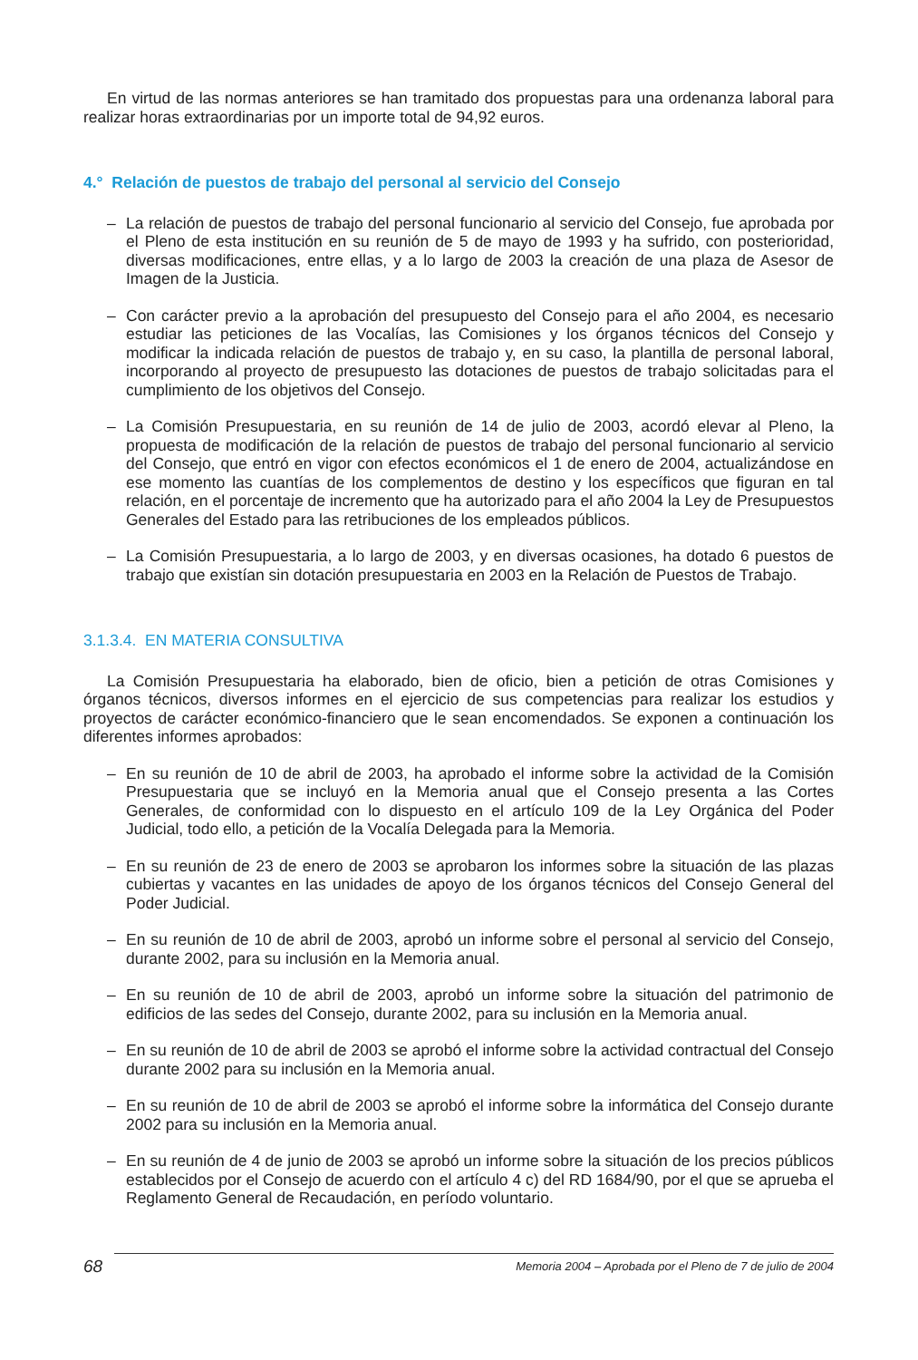En virtud de las normas anteriores se han tramitado dos propuestas para una ordenanza laboral para realizar horas extraordinarias por un importe total de 94,92 euros.
4.° Relación de puestos de trabajo del personal al servicio del Consejo
– La relación de puestos de trabajo del personal funcionario al servicio del Consejo, fue aprobada por el Pleno de esta institución en su reunión de 5 de mayo de 1993 y ha sufrido, con posterioridad, diversas modificaciones, entre ellas, y a lo largo de 2003 la creación de una plaza de Asesor de Imagen de la Justicia.
– Con carácter previo a la aprobación del presupuesto del Consejo para el año 2004, es necesario estudiar las peticiones de las Vocalías, las Comisiones y los órganos técnicos del Consejo y modificar la indicada relación de puestos de trabajo y, en su caso, la plantilla de personal laboral, incorporando al proyecto de presupuesto las dotaciones de puestos de trabajo solicitadas para el cumplimiento de los objetivos del Consejo.
– La Comisión Presupuestaria, en su reunión de 14 de julio de 2003, acordó elevar al Pleno, la propuesta de modificación de la relación de puestos de trabajo del personal funcionario al servicio del Consejo, que entró en vigor con efectos económicos el 1 de enero de 2004, actualizándose en ese momento las cuantías de los complementos de destino y los específicos que figuran en tal relación, en el porcentaje de incremento que ha autorizado para el año 2004 la Ley de Presupuestos Generales del Estado para las retribuciones de los empleados públicos.
– La Comisión Presupuestaria, a lo largo de 2003, y en diversas ocasiones, ha dotado 6 puestos de trabajo que existían sin dotación presupuestaria en 2003 en la Relación de Puestos de Trabajo.
3.1.3.4. EN MATERIA CONSULTIVA
La Comisión Presupuestaria ha elaborado, bien de oficio, bien a petición de otras Comisiones y órganos técnicos, diversos informes en el ejercicio de sus competencias para realizar los estudios y proyectos de carácter económico-financiero que le sean encomendados. Se exponen a continuación los diferentes informes aprobados:
– En su reunión de 10 de abril de 2003, ha aprobado el informe sobre la actividad de la Comisión Presupuestaria que se incluyó en la Memoria anual que el Consejo presenta a las Cortes Generales, de conformidad con lo dispuesto en el artículo 109 de la Ley Orgánica del Poder Judicial, todo ello, a petición de la Vocalía Delegada para la Memoria.
– En su reunión de 23 de enero de 2003 se aprobaron los informes sobre la situación de las plazas cubiertas y vacantes en las unidades de apoyo de los órganos técnicos del Consejo General del Poder Judicial.
– En su reunión de 10 de abril de 2003, aprobó un informe sobre el personal al servicio del Consejo, durante 2002, para su inclusión en la Memoria anual.
– En su reunión de 10 de abril de 2003, aprobó un informe sobre la situación del patrimonio de edificios de las sedes del Consejo, durante 2002, para su inclusión en la Memoria anual.
– En su reunión de 10 de abril de 2003 se aprobó el informe sobre la actividad contractual del Consejo durante 2002 para su inclusión en la Memoria anual.
– En su reunión de 10 de abril de 2003 se aprobó el informe sobre la informática del Consejo durante 2002 para su inclusión en la Memoria anual.
– En su reunión de 4 de junio de 2003 se aprobó un informe sobre la situación de los precios públicos establecidos por el Consejo de acuerdo con el artículo 4 c) del RD 1684/90, por el que se aprueba el Reglamento General de Recaudación, en período voluntario.
68
Memoria 2004 – Aprobada por el Pleno de 7 de julio de 2004